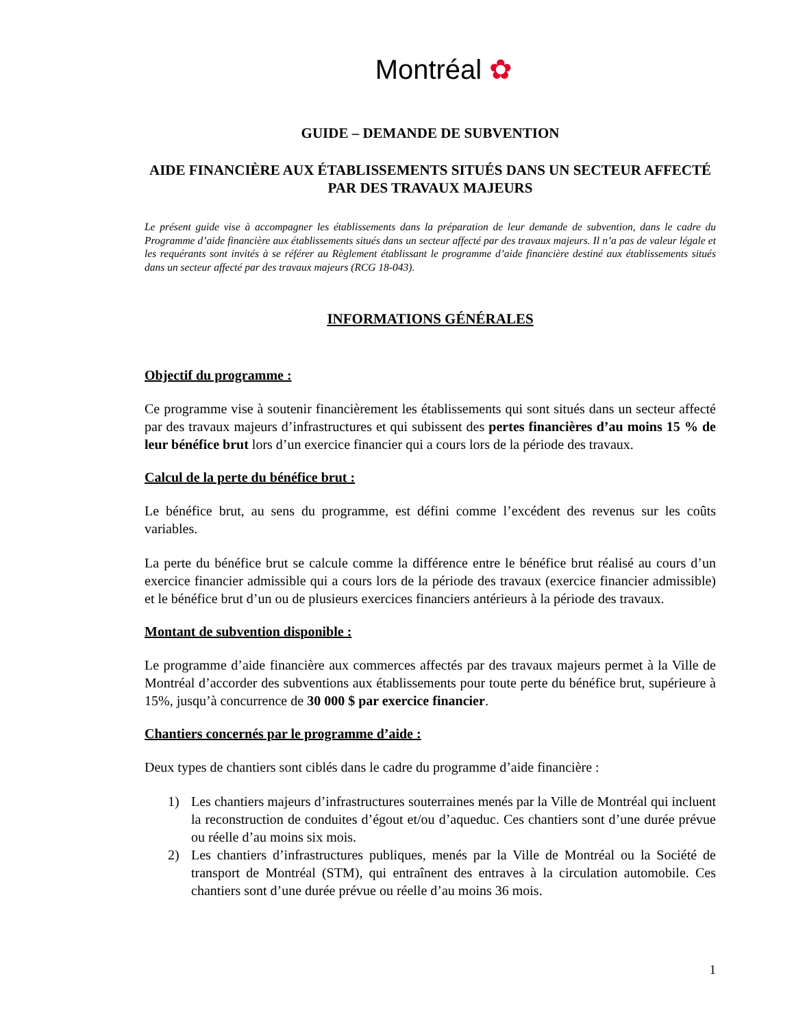Montréal ✿
GUIDE – DEMANDE DE SUBVENTION
AIDE FINANCIÈRE AUX ÉTABLISSEMENTS SITUÉS DANS UN SECTEUR AFFECTÉ PAR DES TRAVAUX MAJEURS
Le présent guide vise à accompagner les établissements dans la préparation de leur demande de subvention, dans le cadre du Programme d’aide financière aux établissements situés dans un secteur affecté par des travaux majeurs. Il n’a pas de valeur légale et les requérants sont invités à se référer au Règlement établissant le programme d’aide financière destiné aux établissements situés dans un secteur affecté par des travaux majeurs (RCG 18-043).
INFORMATIONS GÉNÉRALES
Objectif du programme :
Ce programme vise à soutenir financièrement les établissements qui sont situés dans un secteur affecté par des travaux majeurs d’infrastructures et qui subissent des pertes financières d’au moins 15 % de leur bénéfice brut lors d’un exercice financier qui a cours lors de la période des travaux.
Calcul de la perte du bénéfice brut :
Le bénéfice brut, au sens du programme, est défini comme l’excédent des revenus sur les coûts variables.
La perte du bénéfice brut se calcule comme la différence entre le bénéfice brut réalisé au cours d’un exercice financier admissible qui a cours lors de la période des travaux (exercice financier admissible) et le bénéfice brut d’un ou de plusieurs exercices financiers antérieurs à la période des travaux.
Montant de subvention disponible :
Le programme d’aide financière aux commerces affectés par des travaux majeurs permet à la Ville de Montréal d’accorder des subventions aux établissements pour toute perte du bénéfice brut, supérieure à 15%, jusqu’à concurrence de 30 000 $ par exercice financier.
Chantiers concernés par le programme d’aide :
Deux types de chantiers sont ciblés dans le cadre du programme d’aide financière :
1) Les chantiers majeurs d’infrastructures souterraines menés par la Ville de Montréal qui incluent la reconstruction de conduites d’égout et/ou d’aqueduc. Ces chantiers sont d’une durée prévue ou réelle d’au moins six mois.
2) Les chantiers d’infrastructures publiques, menés par la Ville de Montréal ou la Société de transport de Montréal (STM), qui entraînent des entraves à la circulation automobile. Ces chantiers sont d’une durée prévue ou réelle d’au moins 36 mois.
1